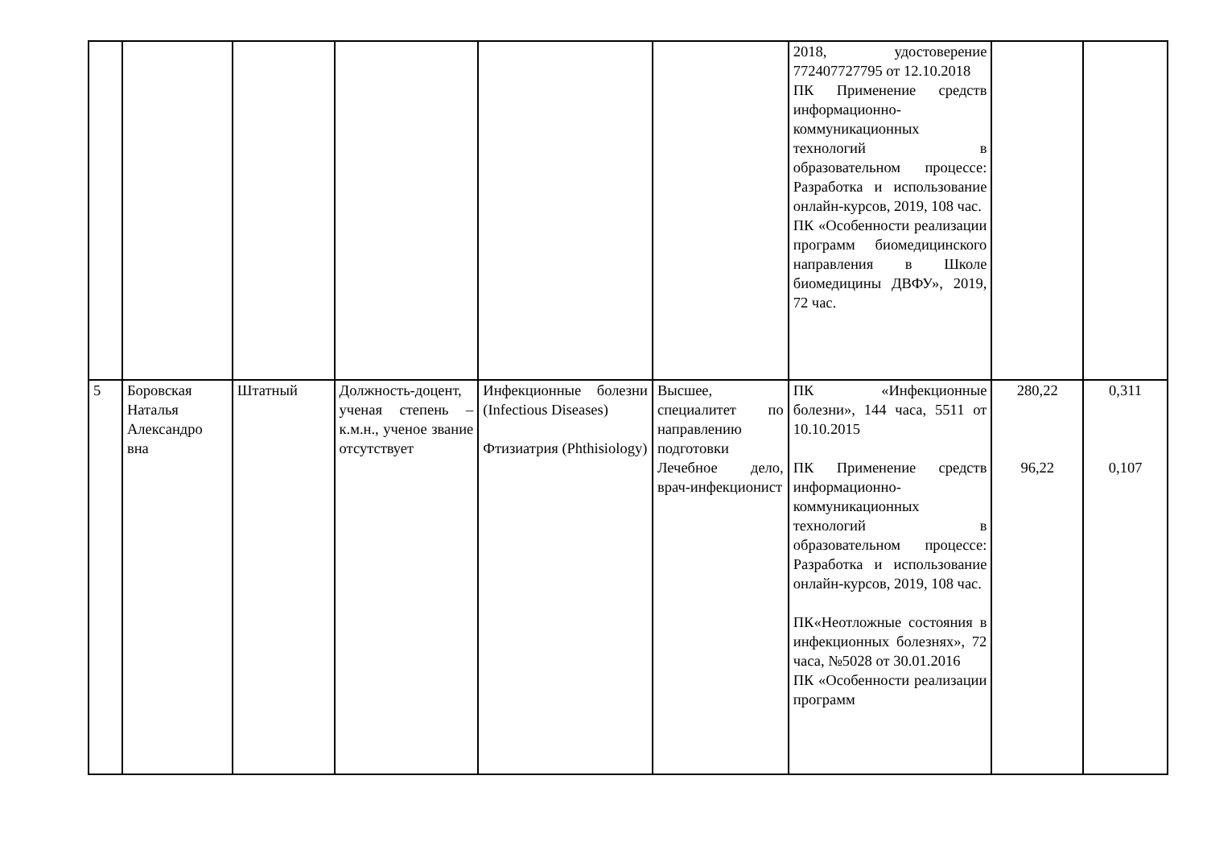| | | | | | | 2018, удостоверение 772407727795 от 12.10.2018 ПК Применение средств информационно-коммуникационных технологий в образовательном процессе: Разработка и использование онлайн-курсов, 2019, 108 час. ПК «Особенности реализации программ биомедицинского направления в Школе биомедицины ДВФУ», 2019, 72 час. | | |
| 5 | Боровская Наталья Александро вна | Штатный | Должность-доцент, ученая степень – к.м.н., ученое звание отсутствует | Инфекционные болезни (Infectious Diseases) Фтизиатрия (Phthisiology) | Высшее, специалитет по направлению подготовки Лечебное дело, врач-инфекционист | ПК «Инфекционные болезни», 144 часа, 5511 от 10.10.2015 ПК Применение средств информационно-коммуникационных технологий в образовательном процессе: Разработка и использование онлайн-курсов, 2019, 108 час. ПК«Неотложные состояния в инфекционных болезнях», 72 часа, №5028 от 30.01.2016 ПК «Особенности реализации программ | 280,22 96,22 | 0,311 0,107 |